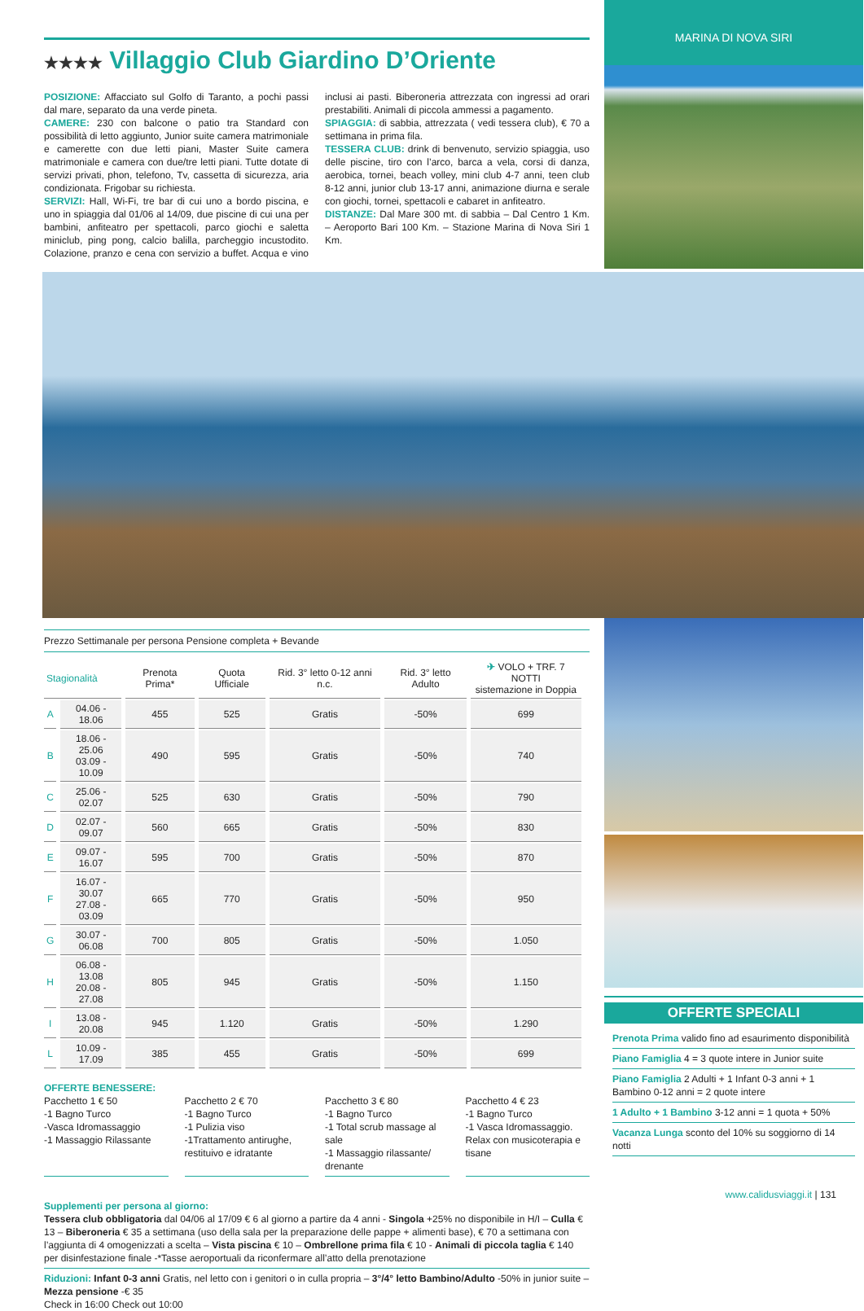★★★★ Villaggio Club Giardino D’Oriente
POSIZIONE: Affacciato sul Golfo di Taranto, a pochi passi dal mare, separato da una verde pineta.
CAMERE: 230 con balcone o patio tra Standard con possibilità di letto aggiunto, Junior suite camera matrimoniale e camerette con due letti piani, Master Suite camera matrimoniale e camera con due/tre letti piani. Tutte dotate di servizi privati, phon, telefono, Tv, cassetta di sicurezza, aria condizionata. Frigobar su richiesta.
SERVIZI: Hall, Wi-Fi, tre bar di cui uno a bordo piscina, e uno in spiaggia dal 01/06 al 14/09, due piscine di cui una per bambini, anfiteatro per spettacoli, parco giochi e saletta miniclub, ping pong, calcio balilla, parcheggio incustodito. Colazione, pranzo e cena con servizio a buffet. Acqua e vino inclusi ai pasti. Biberoneria attrezzata con ingressi ad orari prestabiliti. Animali di piccola ammessi a pagamento.
SPIAGGIA: di sabbia, attrezzata ( vedi tessera club), € 70 a settimana in prima fila.
TESSERA CLUB: drink di benvenuto, servizio spiaggia, uso delle piscine, tiro con l’arco, barca a vela, corsi di danza, aerobica, tornei, beach volley, mini club 4-7 anni, teen club 8-12 anni, junior club 13-17 anni, animazione diurna e serale con giochi, tornei, spettacoli e cabaret in anfiteatro.
DISTANZE: Dal Mare 300 mt. di sabbia – Dal Centro 1 Km. – Aeroporto Bari 100 Km. – Stazione Marina di Nova Siri 1 Km.
MARINA DI NOVA SIRI
Prezzo Settimanale per persona Pensione completa + Bevande
| Stagionalità | | Prenota Prima* | Quota Ufficiale | Rid. 3° letto 0-12 anni n.c. | Rid. 3° letto Adulto | ✈ VOLO + TRF. 7 NOTTI sistemazione in Doppia |
| --- | --- | --- | --- | --- | --- | --- |
| A | 04.06 - 18.06 | 455 | 525 | Gratis | -50% | 699 |
| B | 18.06 - 25.06 03.09 - 10.09 | 490 | 595 | Gratis | -50% | 740 |
| C | 25.06 - 02.07 | 525 | 630 | Gratis | -50% | 790 |
| D | 02.07 - 09.07 | 560 | 665 | Gratis | -50% | 830 |
| E | 09.07 - 16.07 | 595 | 700 | Gratis | -50% | 870 |
| F | 16.07 - 30.07 27.08 - 03.09 | 665 | 770 | Gratis | -50% | 950 |
| G | 30.07 - 06.08 | 700 | 805 | Gratis | -50% | 1.050 |
| H | 06.08 - 13.08 20.08 - 27.08 | 805 | 945 | Gratis | -50% | 1.150 |
| I | 13.08 - 20.08 | 945 | 1.120 | Gratis | -50% | 1.290 |
| L | 10.09 - 17.09 | 385 | 455 | Gratis | -50% | 699 |
OFFERTE BENESSERE:
Pacchetto 1 € 50
-1 Bagno Turco
-Vasca Idromassaggio
-1 Massaggio Rilassante
Pacchetto 2 € 70
-1 Bagno Turco
-1 Pulizia viso
-1Trattamento antirughe, restituivo e idratante
Pacchetto 3 € 80
-1 Bagno Turco
-1 Total scrub massage al sale
-1 Massaggio rilassante/ drenante
Pacchetto 4 € 23
-1 Bagno Turco
-1 Vasca Idromassaggio. Relax con musicoterapia e tisane
Supplementi per persona al giorno:
Tessera club obbligatoria dal 04/06 al 17/09 € 6 al giorno a partire da 4 anni - Singola +25% no disponibile in H/I – Culla € 13 – Biberoneria € 35 a settimana (uso della sala per la preparazione delle pappe + alimenti base), € 70 a settimana con l’aggiunta di 4 omogenizzati a scelta – Vista piscina € 10 – Ombrellone prima fila € 10 - Animali di piccola taglia € 140 per disinfestazione finale -*Tasse aeroportuali da riconfermare all’atto della prenotazione
Riduzioni: Infant 0-3 anni Gratis, nel letto con i genitori o in culla propria – 3°/4° letto Bambino/Adulto -50% in junior suite – Mezza pensione -€ 35
Check in 16:00 Check out 10:00
OFFERTE SPECIALI
Prenota Prima valido fino ad esaurimento disponibilità
Piano Famiglia 4 = 3 quote intere in Junior suite
Piano Famiglia 2 Adulti + 1 Infant 0-3 anni + 1 Bambino 0-12 anni = 2 quote intere
1 Adulto + 1 Bambino 3-12 anni = 1 quota + 50%
Vacanza Lunga sconto del 10% su soggiorno di 14 notti
www.calidusviaggi.it | 131